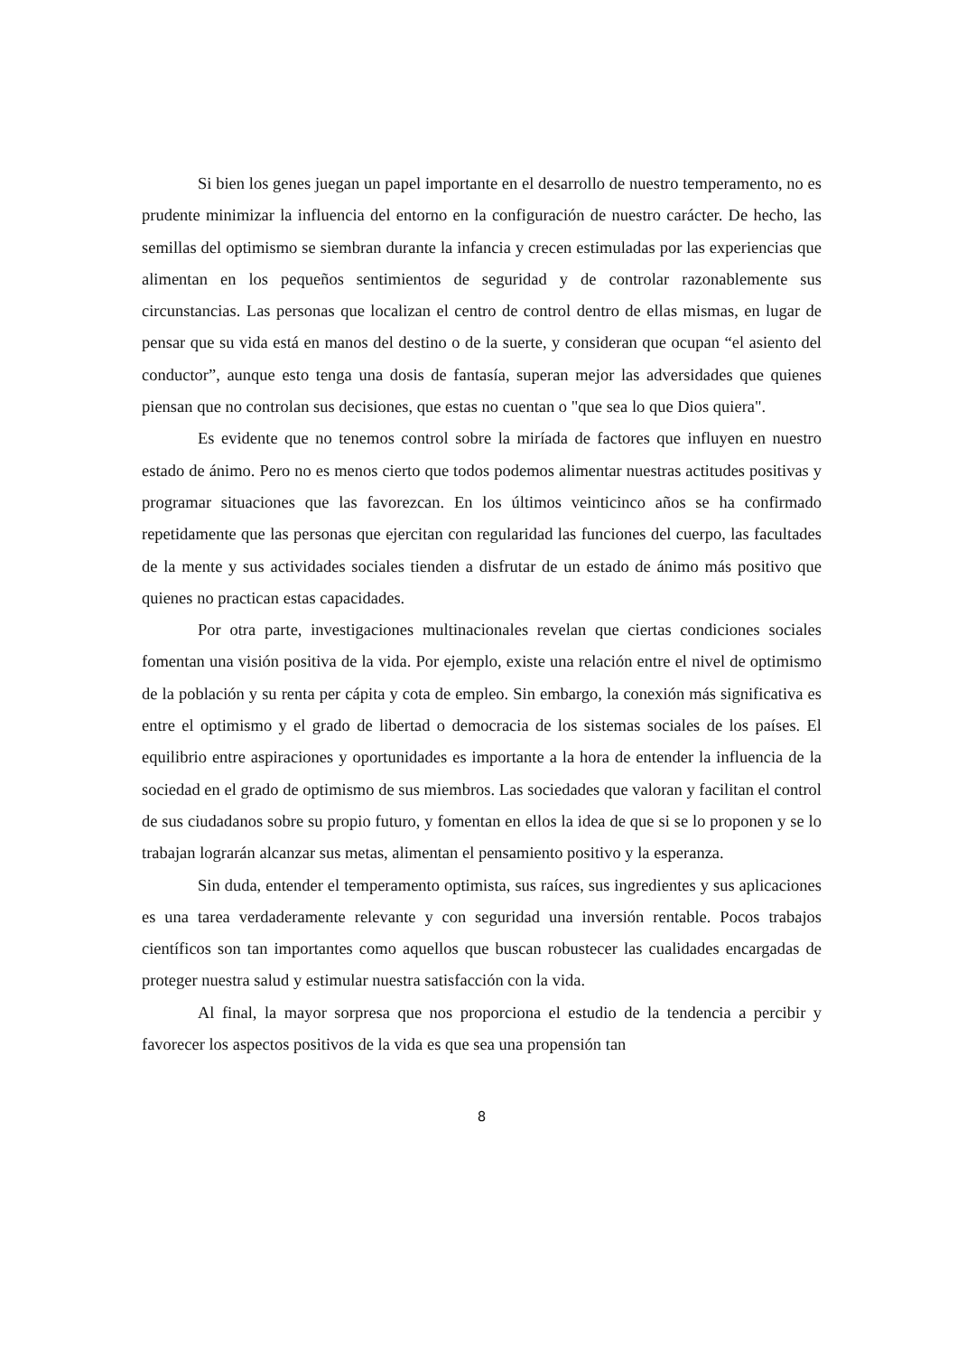Si bien los genes juegan un papel importante en el desarrollo de nuestro temperamento, no es prudente minimizar la influencia del entorno en la configuración de nuestro carácter. De hecho, las semillas del optimismo se siembran durante la infancia y crecen estimuladas por las experiencias que alimentan en los pequeños sentimientos de seguridad y de controlar razonablemente sus circunstancias. Las personas que localizan el centro de control dentro de ellas mismas, en lugar de pensar que su vida está en manos del destino o de la suerte, y consideran que ocupan “el asiento del conductor”, aunque esto tenga una dosis de fantasía, superan mejor las adversidades que quienes piensan que no controlan sus decisiones, que estas no cuentan o "que sea lo que Dios quiera".
Es evidente que no tenemos control sobre la miríada de factores que influyen en nuestro estado de ánimo. Pero no es menos cierto que todos podemos alimentar nuestras actitudes positivas y programar situaciones que las favorezcan. En los últimos veinticinco años se ha confirmado repetidamente que las personas que ejercitan con regularidad las funciones del cuerpo, las facultades de la mente y sus actividades sociales tienden a disfrutar de un estado de ánimo más positivo que quienes no practican estas capacidades.
Por otra parte, investigaciones multinacionales revelan que ciertas condiciones sociales fomentan una visión positiva de la vida. Por ejemplo, existe una relación entre el nivel de optimismo de la población y su renta per cápita y cota de empleo. Sin embargo, la conexión más significativa es entre el optimismo y el grado de libertad o democracia de los sistemas sociales de los países. El equilibrio entre aspiraciones y oportunidades es importante a la hora de entender la influencia de la sociedad en el grado de optimismo de sus miembros. Las sociedades que valoran y facilitan el control de sus ciudadanos sobre su propio futuro, y fomentan en ellos la idea de que si se lo proponen y se lo trabajan lograrán alcanzar sus metas, alimentan el pensamiento positivo y la esperanza.
Sin duda, entender el temperamento optimista, sus raíces, sus ingredientes y sus aplicaciones es una tarea verdaderamente relevante y con seguridad una inversión rentable. Pocos trabajos científicos son tan importantes como aquellos que buscan robustecer las cualidades encargadas de proteger nuestra salud y estimular nuestra satisfacción con la vida.
Al final, la mayor sorpresa que nos proporciona el estudio de la tendencia a percibir y favorecer los aspectos positivos de la vida es que sea una propensión tan
8